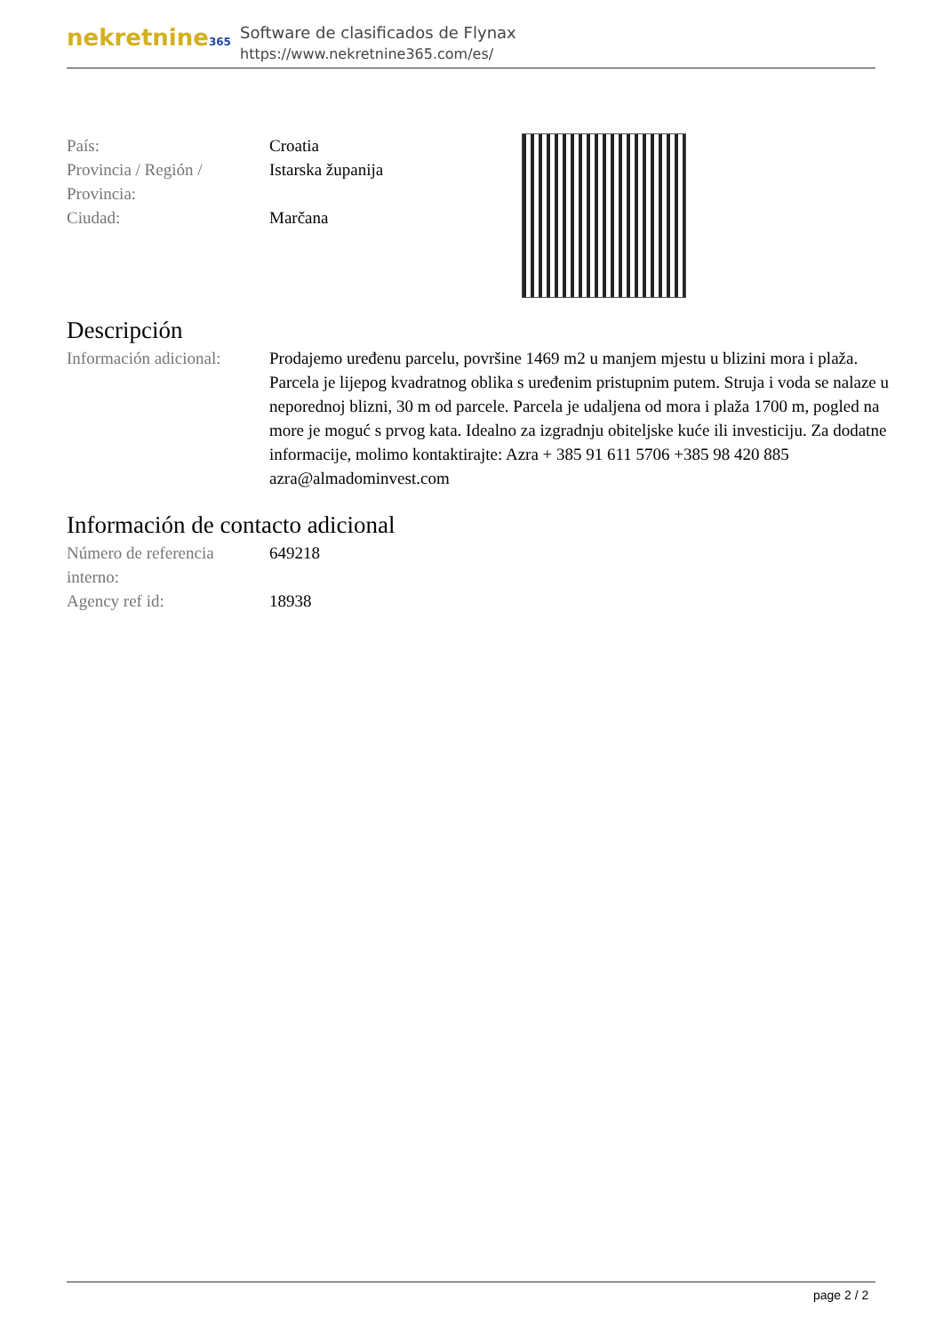nekretnine365
Software de clasificados de Flynax
https://www.nekretnine365.com/es/
| País: | Croatia |
| Provincia / Región / Provincia: | Istarska županija |
| Ciudad: | Marčana |
Descripción
| Información adicional: | Prodajemo uređenu parcelu, površine 1469 m2 u manjem mjestu u blizini mora i plaža. Parcela je lijepog kvadratnog oblika s uređenim pristupnim putem. Struja i voda se nalaze u neporednoj blizni, 30 m od parcele. Parcela je udaljena od mora i plaža 1700 m, pogled na more je moguć s prvog kata. Idealno za izgradnju obiteljske kuće ili investiciju. Za dodatne informacije, molimo kontaktirajte: Azra + 385 91 611 5706 +385 98 420 885 azra@almadominvest.com |
Información de contacto adicional
| Número de referencia interno: | 649218 |
| Agency ref id: | 18938 |
page 2 / 2